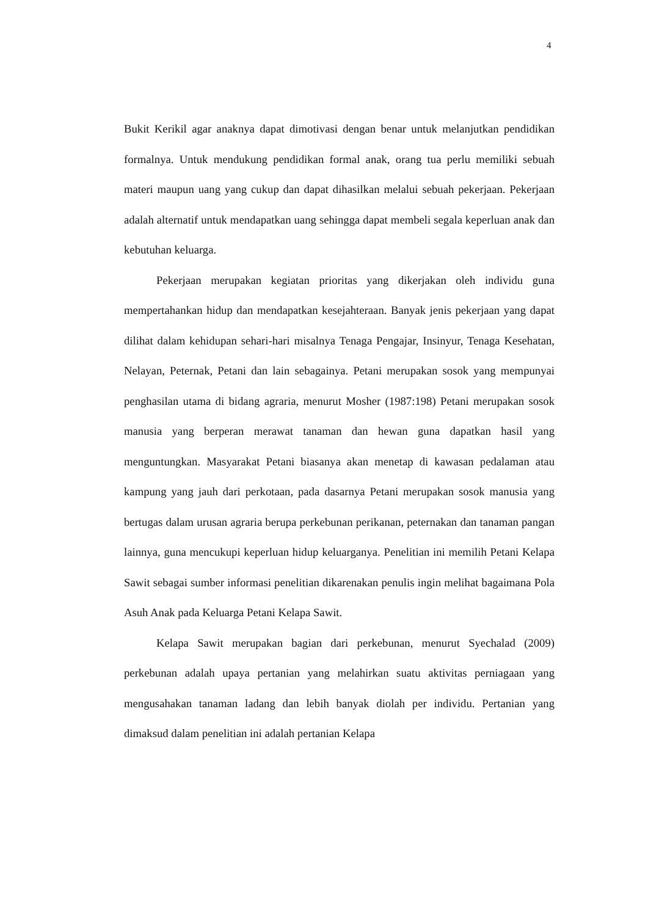4
Bukit Kerikil agar anaknya dapat dimotivasi dengan benar untuk melanjutkan pendidikan formalnya. Untuk mendukung pendidikan formal anak, orang tua perlu memiliki sebuah materi maupun uang yang cukup dan dapat dihasilkan melalui sebuah pekerjaan. Pekerjaan adalah alternatif untuk mendapatkan uang sehingga dapat membeli segala keperluan anak dan kebutuhan keluarga.
Pekerjaan merupakan kegiatan prioritas yang dikerjakan oleh individu guna mempertahankan hidup dan mendapatkan kesejahteraan. Banyak jenis pekerjaan yang dapat dilihat dalam kehidupan sehari-hari misalnya Tenaga Pengajar, Insinyur, Tenaga Kesehatan, Nelayan, Peternak, Petani dan lain sebagainya. Petani merupakan sosok yang mempunyai penghasilan utama di bidang agraria, menurut Mosher (1987:198) Petani merupakan sosok manusia yang berperan merawat tanaman dan hewan guna dapatkan hasil yang menguntungkan. Masyarakat Petani biasanya akan menetap di kawasan pedalaman atau kampung yang jauh dari perkotaan, pada dasarnya Petani merupakan sosok manusia yang bertugas dalam urusan agraria berupa perkebunan perikanan, peternakan dan tanaman pangan lainnya, guna mencukupi keperluan hidup keluarganya. Penelitian ini memilih Petani Kelapa Sawit sebagai sumber informasi penelitian dikarenakan penulis ingin melihat bagaimana Pola Asuh Anak pada Keluarga Petani Kelapa Sawit.
Kelapa Sawit merupakan bagian dari perkebunan, menurut Syechalad (2009) perkebunan adalah upaya pertanian yang melahirkan suatu aktivitas perniagaan yang mengusahakan tanaman ladang dan lebih banyak diolah per individu. Pertanian yang dimaksud dalam penelitian ini adalah pertanian Kelapa